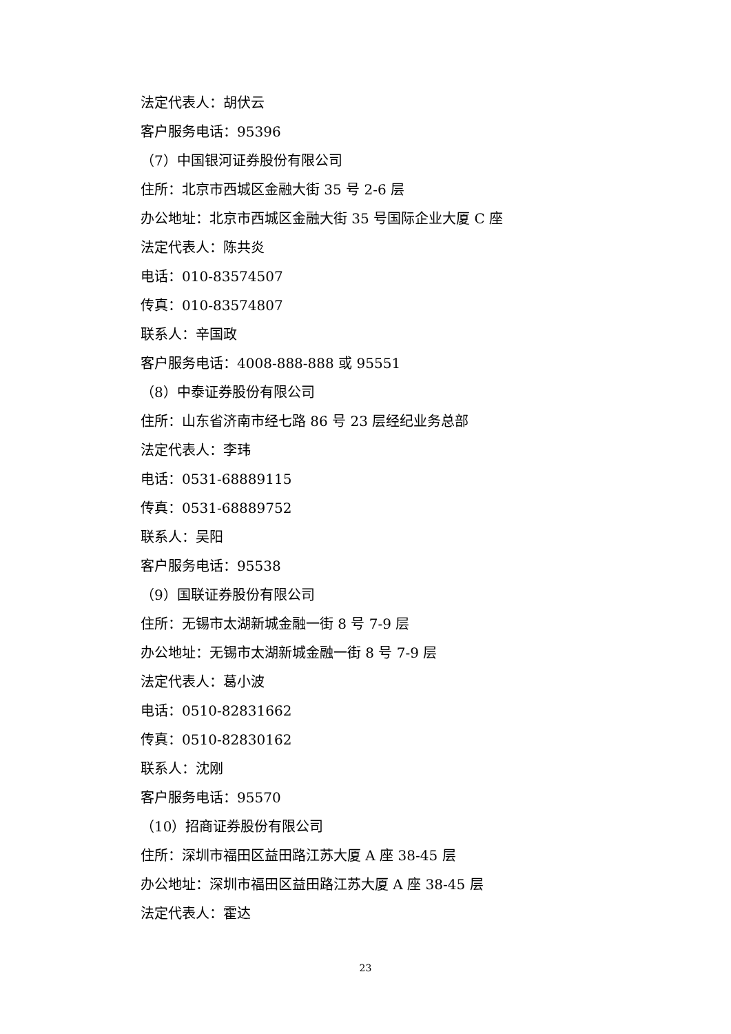法定代表人：胡伏云
客户服务电话：95396
（7）中国银河证券股份有限公司
住所：北京市西城区金融大街 35 号 2-6 层
办公地址：北京市西城区金融大街 35 号国际企业大厦 C 座
法定代表人：陈共炎
电话：010-83574507
传真：010-83574807
联系人：辛国政
客户服务电话：4008-888-888 或 95551
（8）中泰证券股份有限公司
住所：山东省济南市经七路 86 号 23 层经纪业务总部
法定代表人：李玮
电话：0531-68889115
传真：0531-68889752
联系人：吴阳
客户服务电话：95538
（9）国联证券股份有限公司
住所：无锡市太湖新城金融一街 8 号 7-9 层
办公地址：无锡市太湖新城金融一街 8 号 7-9 层
法定代表人：葛小波
电话：0510-82831662
传真：0510-82830162
联系人：沈刚
客户服务电话：95570
（10）招商证券股份有限公司
住所：深圳市福田区益田路江苏大厦 A 座 38-45 层
办公地址：深圳市福田区益田路江苏大厦 A 座 38-45 层
法定代表人：霍达
23